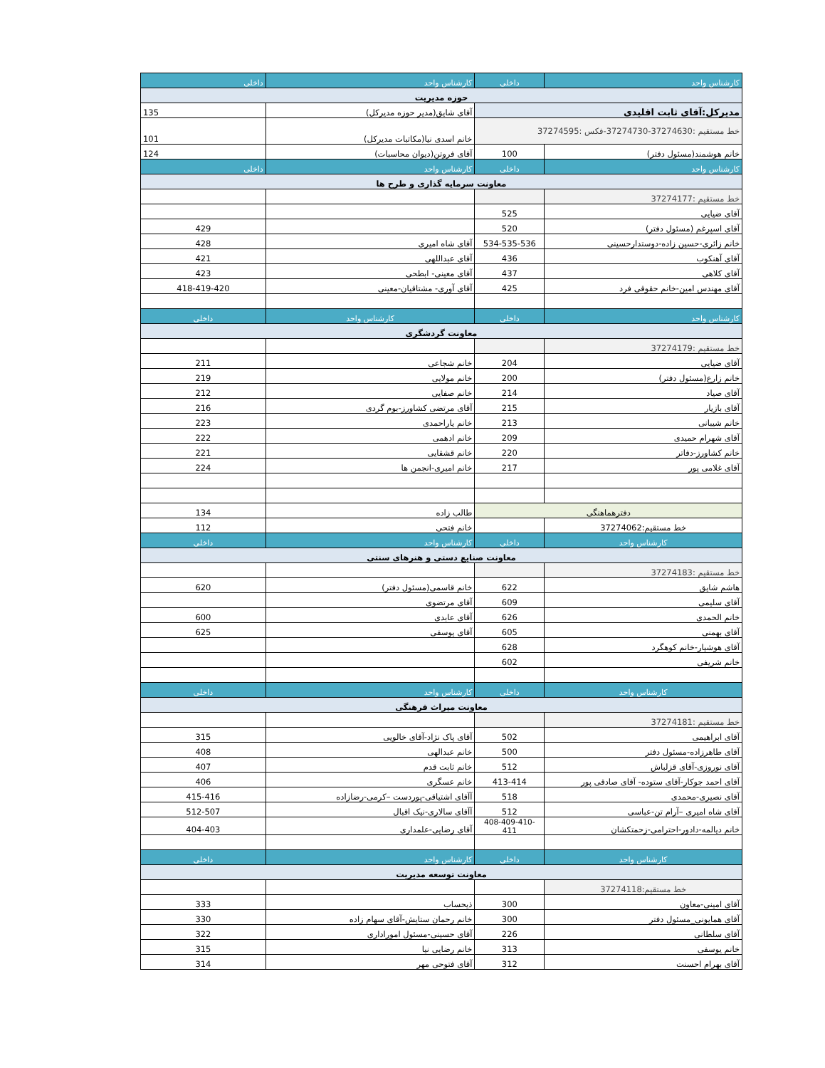| کارشناس واحد | داخلی | کارشناس واحد | داخلی |
| حوزه مدیریت | | | |
| مدیرکل:آقای ثابت اقلیدی | | آقای شایق(مدیر حوزه مدیرکل) | 135 |
| خط مستقیم :37274630-37274730-فکس :37274595 | | خانم اسدی نیا(مکاتبات مدیرکل) | 101 |
| خانم هوشمند(مسئول دفتر) | 100 | آقای فروتن(دیوان محاسبات) | 124 |
| کارشناس واحد | داخلی | کارشناس واحد | داخلی |
| معاونت سرمایه گذاری و طرح ها | | | |
| خط مستقیم :37274177 | | | |
| آقای ضیایی | 525 | | |
| آقای اسپرغم (مسئول دفتر) | 520 | | 429 |
| خانم زائری-حسین زاده-دوستدارحسینی | 534-535-536 | آقای شاه امیری | 428 |
| آقای آهنکوب | 436 | آقای عبداللهی | 421 |
| آقای کلاهی | 437 | آقای معینی- ابطحی | 423 |
| آقای مهندس امین-خانم حقوقی فرد | 425 | آقای آوری- مشتاقیان-معینی | 418-419-420 |
| کارشناس واحد | داخلی | کارشناس واحد | داخلی |
| معاونت گردشگری | | | |
| خط مستقیم :37274179 | | | |
| آقای ضیایی | 204 | خانم شجاعی | 211 |
| خانم زارع(مسئول دفتر) | 200 | خانم مولایی | 219 |
| آقای صیاد | 214 | خانم صفایی | 212 |
| آقای بازیار | 215 | آقای مرتضی کشاورز-بوم گردی | 216 |
| خانم شیبانی | 213 | خانم یاراحمدی | 223 |
| آقای شهرام حمیدی | 209 | خانم ادهمی | 222 |
| خانم کشاورز-دفاتر | 220 | خانم قشقایی | 221 |
| آقای غلامی پور | 217 | خانم امیری-انجمن ها | 224 |
| دفترهماهنگی | | طالب زاده | 134 |
| خط مستقیم:37274062 | | خانم فتحی | 112 |
| کارشناس واحد | داخلی | کارشناس واحد | داخلی |
| معاونت صنایع دستی و هنرهای سنتی | | | |
| خط مستقیم :37274183 | | | |
| هاشم شایق | 622 | خانم قاسمی(مسئول دفتر) | 620 |
| آقای سلیمی | 609 | آقای مرتضوی | |
| خانم الحمدی | 626 | آقای عابدی | 600 |
| آقای بهمنی | 605 | آقای یوسفی | 625 |
| آقای هوشیار-خانم کوهگرد | 628 | | |
| خانم شریفی | 602 | | |
| کارشناس واحد | داخلی | کارشناس واحد | داخلی |
| معاونت میراث فرهنگی | | | |
| خط مستقیم :37274181 | | | |
| آقای ابراهیمی | 502 | آقای پاک نژاد-آقای خالویی | 315 |
| آقای طاهرزاده-مسئول دفتر | 500 | خانم عبدالهی | 408 |
| آقای نوروزی-آقای قزلباش | 512 | خانم ثابت قدم | 407 |
| آقای احمد جوکار-آقای ستوده- آقای صادقی پور | 413-414 | خانم عسگری | 406 |
| آقای نصیری-محمدی | 518 | آآقای اشتیاقی-پوردست –کرمی-رضازاده | 415-416 |
| آقای شاه امیری –آرام تن-عباسی | 512 | آآقای سالاری-نیک اقبال | 512-507 |
| خانم دیالمه-دادور-احترامی-زحمتکشان | 408-409-410-411 | آقای رضایی-علمداری | 404-403 |
| کارشناس واحد | داخلی | کارشناس واحد | داخلی |
| معاونت توسعه مدیریت | | | |
| خط مستقیم:37274118 | | | |
| آقای امینی-معاون | 300 | ذیحساب | 333 |
| آقای همایونی_مسئول دفتر | 300 | خانم رحمان ستایش-آقای سهام زاده | 330 |
| آقای سلطانی | 226 | آقای حسینی-مسئول اموراداری | 322 |
| خانم یوسفی | 313 | خانم رضایی نیا | 315 |
| آقای بهرام احسنت | 312 | آقای فتوحی مهر | 314 |